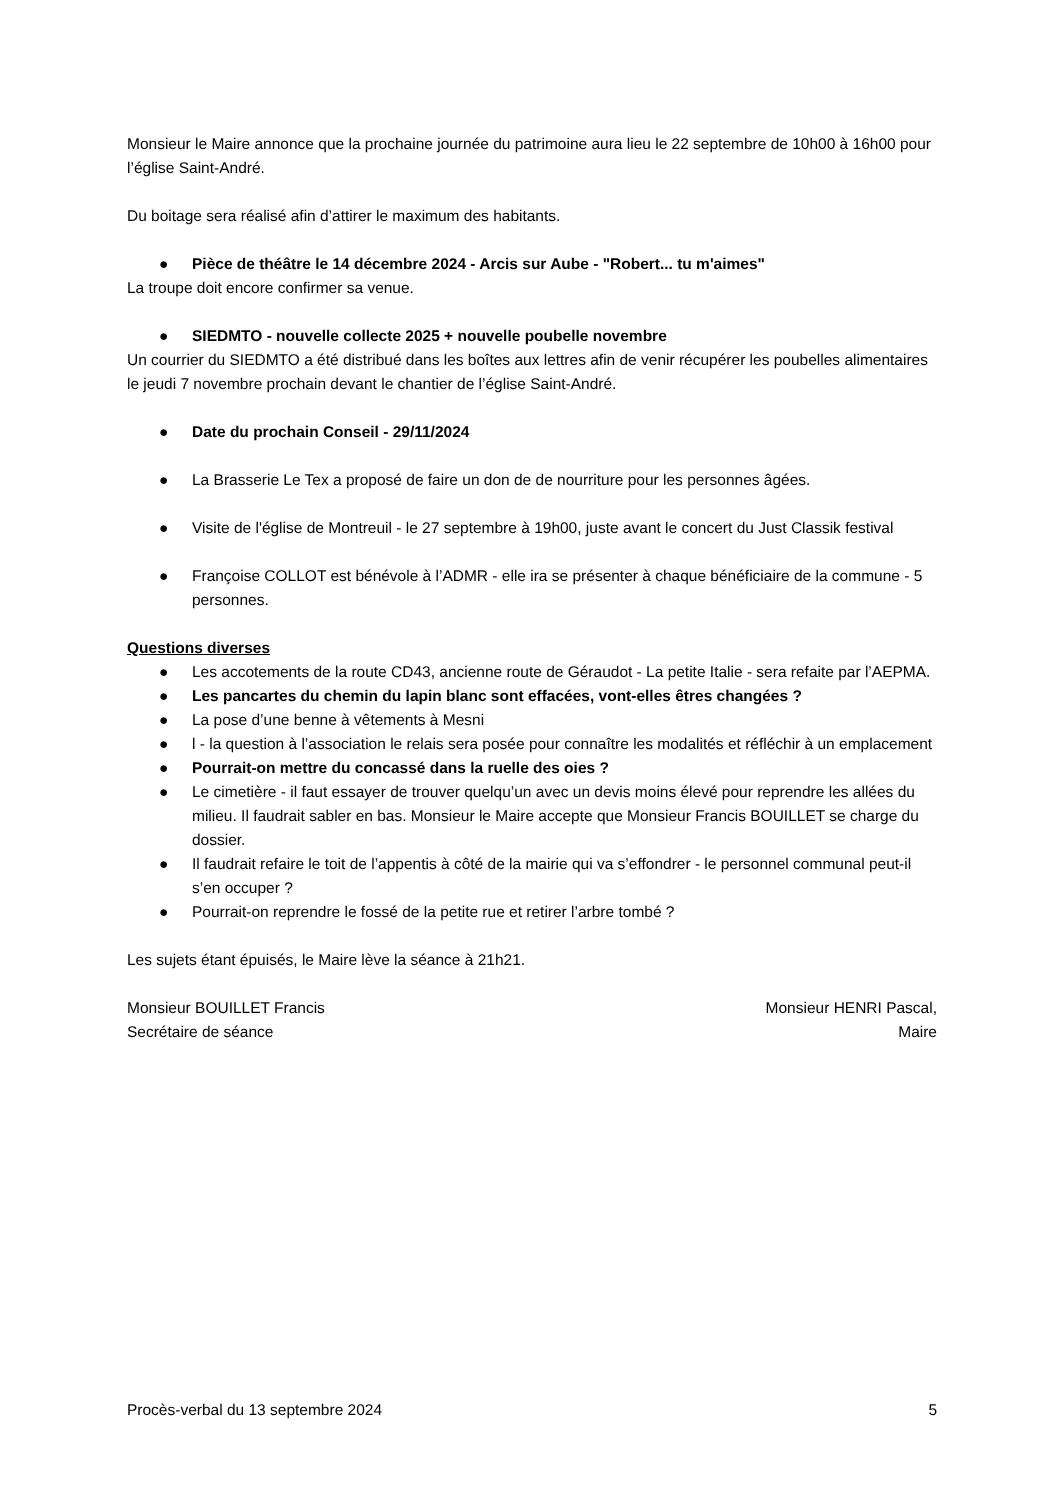Monsieur le Maire annonce que la prochaine journée du patrimoine aura lieu le 22 septembre de 10h00 à 16h00 pour l’église Saint-André.
Du boitage sera réalisé afin d’attirer le maximum des habitants.
● Pièce de théâtre le 14 décembre 2024 - Arcis sur Aube - "Robert... tu m'aimes"
La troupe doit encore confirmer sa venue.
● SIEDMTO - nouvelle collecte 2025 + nouvelle poubelle novembre
Un courrier du SIEDMTO a été distribué dans les boîtes aux lettres afin de venir récupérer les poubelles alimentaires le jeudi 7 novembre prochain devant le chantier de l’église Saint-André.
● Date du prochain Conseil - 29/11/2024
● La Brasserie Le Tex a proposé de faire un don de de nourriture pour les personnes âgées.
● Visite de l'église de Montreuil - le 27 septembre à 19h00, juste avant le concert du Just Classik festival
● Françoise COLLOT est bénévole à l’ADMR - elle ira se présenter à chaque bénéficiaire de la commune - 5 personnes.
Questions diverses
● Les accotements de la route CD43, ancienne route de Géraudot - La petite Italie - sera refaite par l’AEPMA.
● Les pancartes du chemin du lapin blanc sont effacées, vont-elles êtres changées ?
● La pose d’une benne à vêtements à Mesni
● l - la question à l’association le relais sera posée pour connaître les modalités et réfléchir à un emplacement
● Pourrait-on mettre du concassé dans la ruelle des oies ?
● Le cimetière - il faut essayer de trouver quelqu’un avec un devis moins élevé pour reprendre les allées du milieu. Il faudrait sabler en bas. Monsieur le Maire accepte que Monsieur Francis BOUILLET se charge du dossier.
● Il faudrait refaire le toit de l’appentis à côté de la mairie qui va s’effondrer - le personnel communal peut-il s’en occuper ?
● Pourrait-on reprendre le fossé de la petite rue et retirer l’arbre tombé ?
Les sujets étant épuisés, le Maire lève la séance à 21h21.
Monsieur BOUILLET Francis
Secrétaire de séance
Monsieur HENRI Pascal,
Maire
Procès-verbal du 13 septembre 2024 5